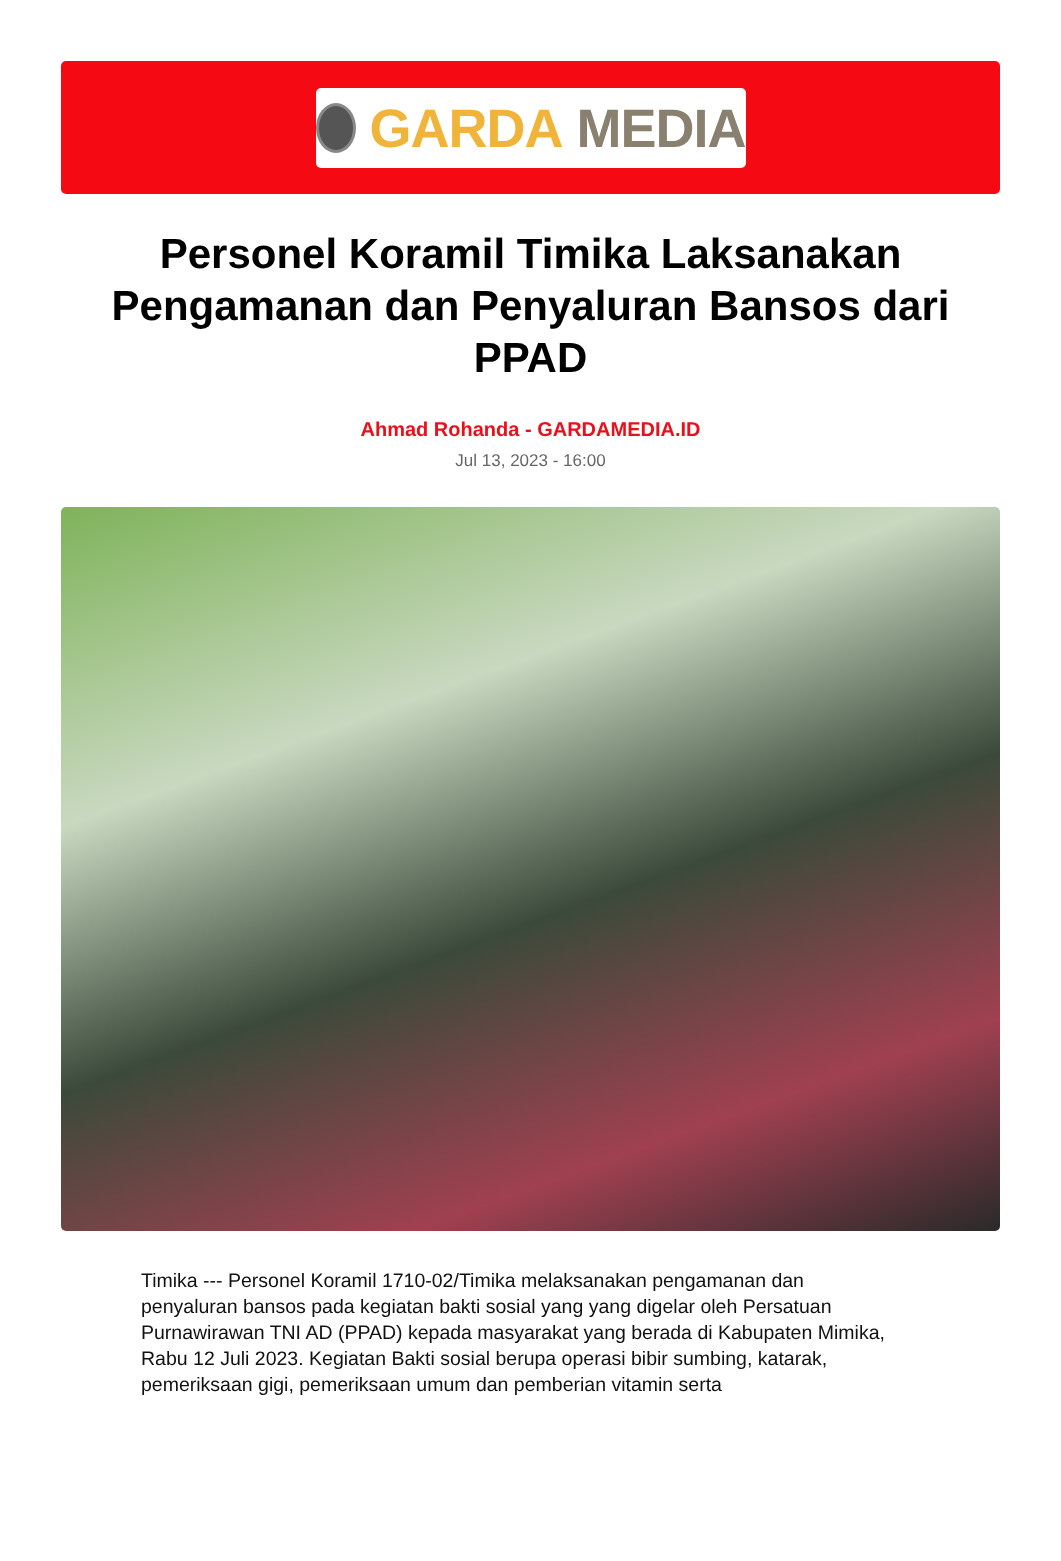GARDA MEDIA
Personel Koramil Timika Laksanakan Pengamanan dan Penyaluran Bansos dari PPAD
Ahmad Rohanda - GARDAMEDIA.ID
Jul 13, 2023 - 16:00
Timika --- Personel Koramil 1710-02/Timika melaksanakan pengamanan dan penyaluran bansos pada kegiatan bakti sosial yang yang digelar oleh Persatuan Purnawirawan TNI AD (PPAD) kepada masyarakat yang berada di Kabupaten Mimika, Rabu 12 Juli 2023. Kegiatan Bakti sosial berupa operasi bibir sumbing, katarak, pemeriksaan gigi, pemeriksaan umum dan pemberian vitamin serta